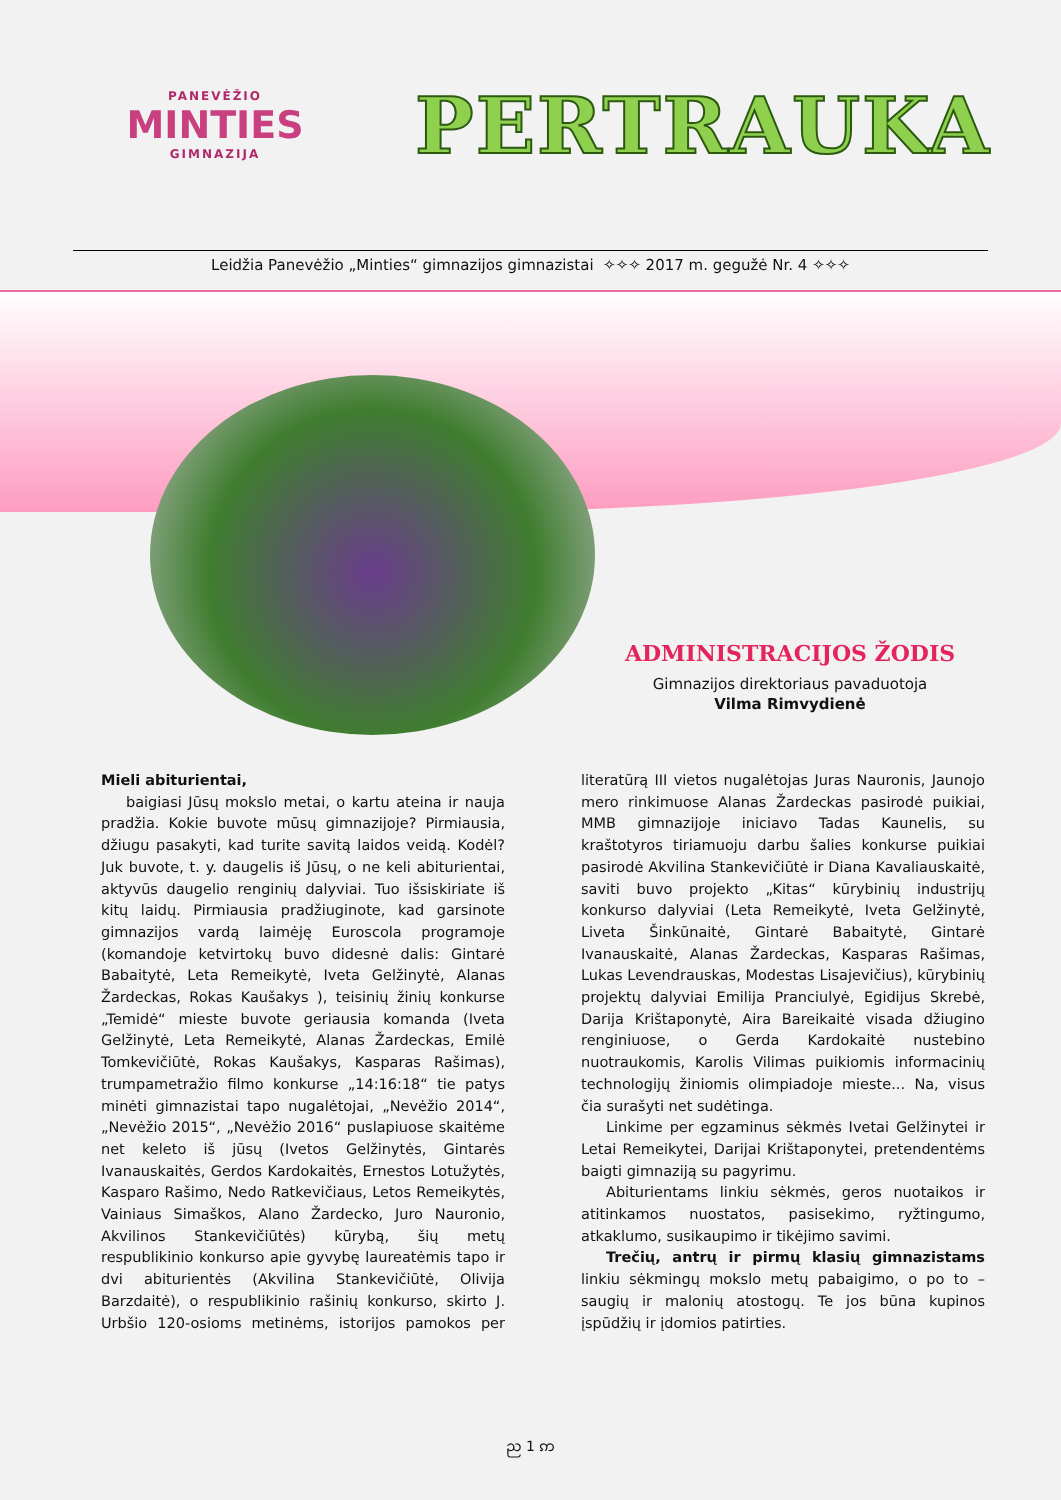PANEVĖŽIO
MINTIES
GIMNAZIJA
PERTRAUKA
Leidžia Panevėžio „Minties“ gimnazijos gimnazistai ✧✧✧ 2017 m. gegužė Nr. 4 ✧✧✧
ADMINISTRACIJOS ŽODIS
Gimnazijos direktoriaus pavaduotoja
Vilma Rimvydienė
Mieli abiturientai,
baigiasi Jūsų mokslo metai, o kartu ateina ir nauja pradžia. Kokie buvote mūsų gimnazijoje? Pirmiausia, džiugu pasakyti, kad turite savitą laidos veidą. Kodėl? Juk buvote, t. y. daugelis iš Jūsų, o ne keli abiturientai, aktyvūs daugelio renginių dalyviai. Tuo išsiskiriate iš kitų laidų. Pirmiausia pradžiuginote, kad garsinote gimnazijos vardą laimėję Euroscola programoje (komandoje ketvirtokų buvo didesnė dalis: Gintarė Babaitytė, Leta Remeikytė, Iveta Gelžinytė, Alanas Žardeckas, Rokas Kaušakys ), teisinių žinių konkurse „Temidė“ mieste buvote geriausia komanda (Iveta Gelžinytė, Leta Remeikytė, Alanas Žardeckas, Emilė Tomkevičiūtė, Rokas Kaušakys, Kasparas Rašimas), trumpametražio filmo konkurse „14:16:18“ tie patys minėti gimnazistai tapo nugalėtojai, „Nevėžio 2014“, „Nevėžio 2015“, „Nevėžio 2016“ puslapiuose skaitėme net keleto iš jūsų (Ivetos Gelžinytės, Gintarės Ivanauskaitės, Gerdos Kardokaitės, Ernestos Lotužytės, Kasparo Rašimo, Nedo Ratkevičiaus, Letos Remeikytės, Vainiaus Simaškos, Alano Žardecko, Juro Nauronio, Akvilinos Stankevičiūtės) kūrybą, šių metų respublikinio konkurso apie gyvybę laureatėmis tapo ir dvi abiturientės (Akvilina Stankevičiūtė, Olivija Barzdaitė), o respublikinio rašinių konkurso, skirto J. Urbšio 120-osioms metinėms, istorijos pamokos per literatūrą III vietos nugalėtojas Juras Nauronis, Jaunojo mero rinkimuose Alanas Žardeckas pasirodė puikiai, MMB gimnazijoje iniciavo Tadas Kaunelis, su kraštotyros tiriamuoju darbu šalies konkurse puikiai pasirodė Akvilina Stankevičiūtė ir Diana Kavaliauskaitė, saviti buvo projekto „Kitas“ kūrybinių industrijų konkurso dalyviai (Leta Remeikytė, Iveta Gelžinytė, Liveta Šinkūnaitė, Gintarė Babaitytė, Gintarė Ivanauskaitė, Alanas Žardeckas, Kasparas Rašimas, Lukas Levendrauskas, Modestas Lisajevičius), kūrybinių projektų dalyviai Emilija Pranciulyė, Egidijus Skrebė, Darija Krištaponytė, Aira Bareikaitė visada džiugino renginiuose, o Gerda Kardokaitė nustebino nuotraukomis, Karolis Vilimas puikiomis informacinių technologijų žiniomis olimpiadoje mieste... Na, visus čia surašyti net sudėtinga.
Linkime per egzaminus sėkmės Ivetai Gelžinytei ir Letai Remeikytei, Darijai Krištaponytei, pretendentėms baigti gimnaziją su pagyrimu.
Abiturientams linkiu sėkmės, geros nuotaikos ir atitinkamos nuostatos, pasisekimo, ryžtingumo, atkaklumo, susikaupimo ir tikėjimo savimi.
Trečių, antrų ir pirmų klasių gimnazistams linkiu sėkmingų mokslo metų pabaigimo, o po to – saugių ir malonių atostogų. Te jos būna kupinos įspūdžių ir įdomios patirties.
ည 1 ဢ